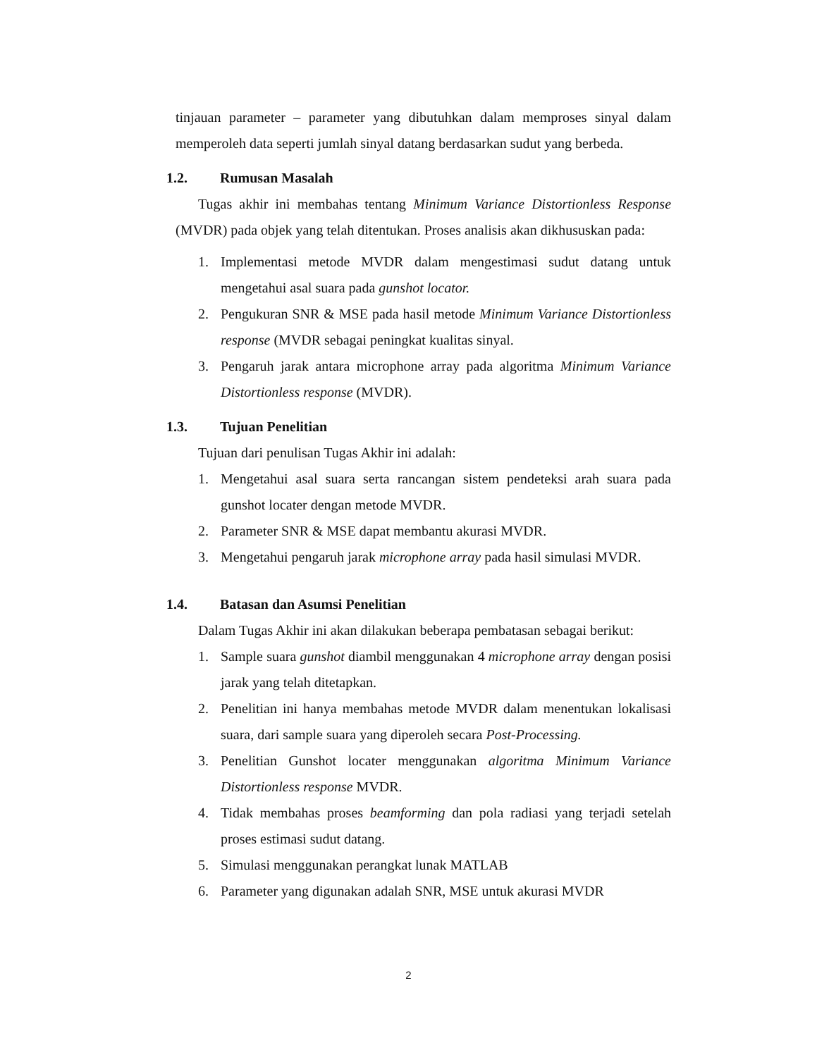tinjauan parameter – parameter yang dibutuhkan dalam memproses sinyal dalam memperoleh data seperti jumlah sinyal datang berdasarkan sudut yang berbeda.
1.2. Rumusan Masalah
Tugas akhir ini membahas tentang Minimum Variance Distortionless Response (MVDR) pada objek yang telah ditentukan. Proses analisis akan dikhususkan pada:
1. Implementasi metode MVDR dalam mengestimasi sudut datang untuk mengetahui asal suara pada gunshot locator.
2. Pengukuran SNR & MSE pada hasil metode Minimum Variance Distortionless response (MVDR sebagai peningkat kualitas sinyal.
3. Pengaruh jarak antara microphone array pada algoritma Minimum Variance Distortionless response (MVDR).
1.3. Tujuan Penelitian
Tujuan dari penulisan Tugas Akhir ini adalah:
1. Mengetahui asal suara serta rancangan sistem pendeteksi arah suara pada gunshot locater dengan metode MVDR.
2. Parameter SNR & MSE dapat membantu akurasi MVDR.
3. Mengetahui pengaruh jarak microphone array pada hasil simulasi MVDR.
1.4. Batasan dan Asumsi Penelitian
Dalam Tugas Akhir ini akan dilakukan beberapa pembatasan sebagai berikut:
1. Sample suara gunshot diambil menggunakan 4 microphone array dengan posisi jarak yang telah ditetapkan.
2. Penelitian ini hanya membahas metode MVDR dalam menentukan lokalisasi suara, dari sample suara yang diperoleh secara Post-Processing.
3. Penelitian Gunshot locater menggunakan algoritma Minimum Variance Distortionless response MVDR.
4. Tidak membahas proses beamforming dan pola radiasi yang terjadi setelah proses estimasi sudut datang.
5. Simulasi menggunakan perangkat lunak MATLAB
6. Parameter yang digunakan adalah SNR, MSE untuk akurasi MVDR
2